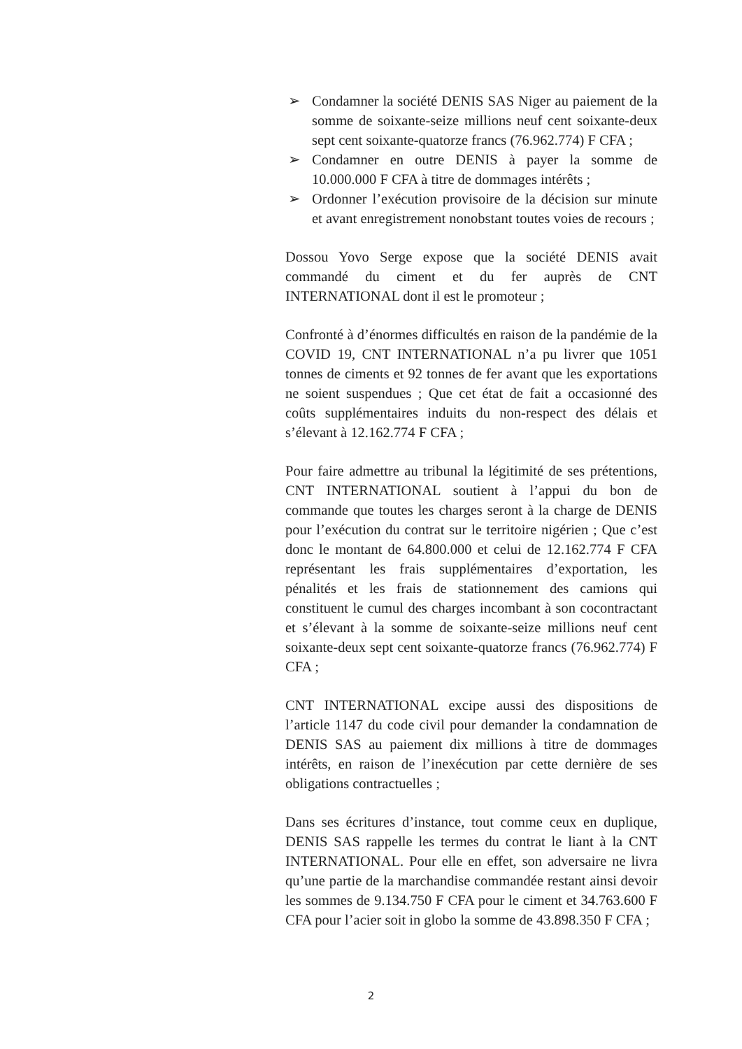➢ Condamner la société DENIS SAS Niger au paiement de la somme de soixante-seize millions neuf cent soixante-deux sept cent soixante-quatorze francs (76.962.774) F CFA ;
➢ Condamner en outre DENIS à payer la somme de 10.000.000 F CFA à titre de dommages intérêts ;
➢ Ordonner l’exécution provisoire de la décision sur minute et avant enregistrement nonobstant toutes voies de recours ;
Dossou Yovo Serge expose que la société DENIS avait commandé du ciment et du fer auprès de CNT INTERNATIONAL dont il est le promoteur ;
Confronté à d’énormes difficultés en raison de la pandémie de la COVID 19, CNT INTERNATIONAL n’a pu livrer que 1051 tonnes de ciments et 92 tonnes de fer avant que les exportations ne soient suspendues ; Que cet état de fait a occasionné des coûts supplémentaires induits du non-respect des délais et s’élevant à 12.162.774 F CFA ;
Pour faire admettre au tribunal la légitimité de ses prétentions, CNT INTERNATIONAL soutient à l’appui du bon de commande que toutes les charges seront à la charge de DENIS pour l’exécution du contrat sur le territoire nigérien ; Que c’est donc le montant de 64.800.000 et celui de 12.162.774 F CFA représentant les frais supplémentaires d’exportation, les pénalités et les frais de stationnement des camions qui constituent le cumul des charges incombant à son cocontractant et s’élevant à la somme de soixante-seize millions neuf cent soixante-deux sept cent soixante-quatorze francs (76.962.774) F CFA ;
CNT INTERNATIONAL excipe aussi des dispositions de l’article 1147 du code civil pour demander la condamnation de DENIS SAS au paiement dix millions à titre de dommages intérêts, en raison de l’inexécution par cette dernière de ses obligations contractuelles ;
Dans ses écritures d’instance, tout comme ceux en duplique, DENIS SAS rappelle les termes du contrat le liant à la CNT INTERNATIONAL. Pour elle en effet, son adversaire ne livra qu’une partie de la marchandise commandée restant ainsi devoir les sommes de 9.134.750 F CFA pour le ciment et 34.763.600 F CFA pour l’acier soit in globo la somme de 43.898.350 F CFA ;
2